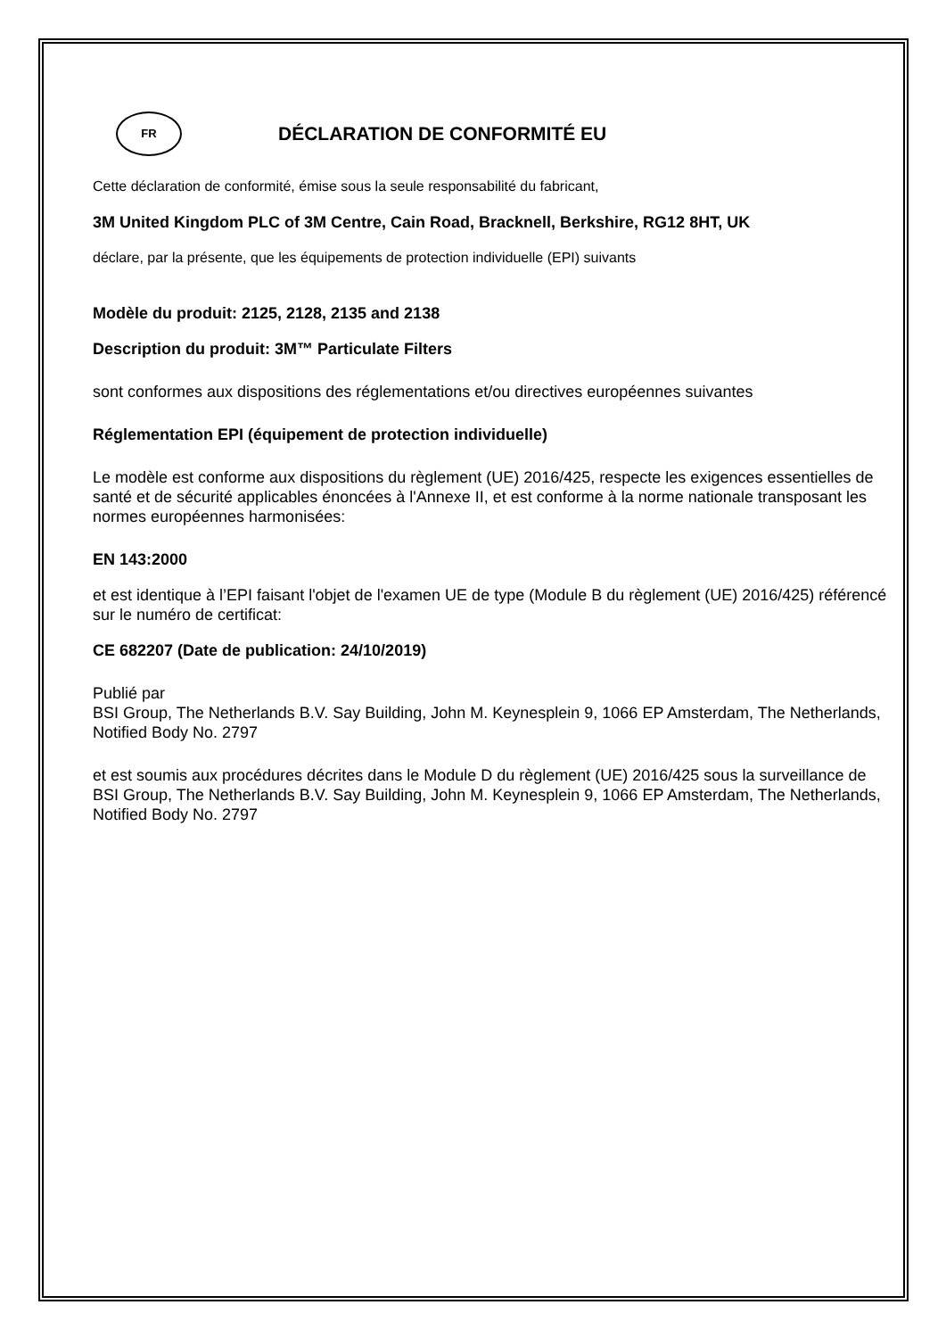FR
DÉCLARATION DE CONFORMITÉ EU
Cette déclaration de conformité, émise sous la seule responsabilité du fabricant,
3M United Kingdom PLC of 3M Centre, Cain Road, Bracknell, Berkshire, RG12 8HT, UK
déclare, par la présente, que les équipements de protection individuelle (EPI) suivants
Modèle du produit: 2125, 2128, 2135 and 2138
Description du produit: 3M™ Particulate Filters
sont conformes aux dispositions des réglementations et/ou directives européennes suivantes
Réglementation EPI (équipement de protection individuelle)
Le modèle est conforme aux dispositions du règlement (UE) 2016/425, respecte les exigences essentielles de santé et de sécurité applicables énoncées à l'Annexe II, et est conforme à la norme nationale transposant les normes européennes harmonisées:
EN 143:2000
et est identique à l’EPI faisant l'objet de l'examen UE de type (Module B du règlement (UE) 2016/425) référencé sur le numéro de certificat:
CE 682207 (Date de publication: 24/10/2019)
Publié par
BSI Group, The Netherlands B.V. Say Building, John M. Keynesplein 9, 1066 EP Amsterdam, The Netherlands, Notified Body No. 2797
et est soumis aux procédures décrites dans le Module D du règlement (UE) 2016/425 sous la surveillance de BSI Group, The Netherlands B.V. Say Building, John M. Keynesplein 9, 1066 EP Amsterdam, The Netherlands, Notified Body No. 2797